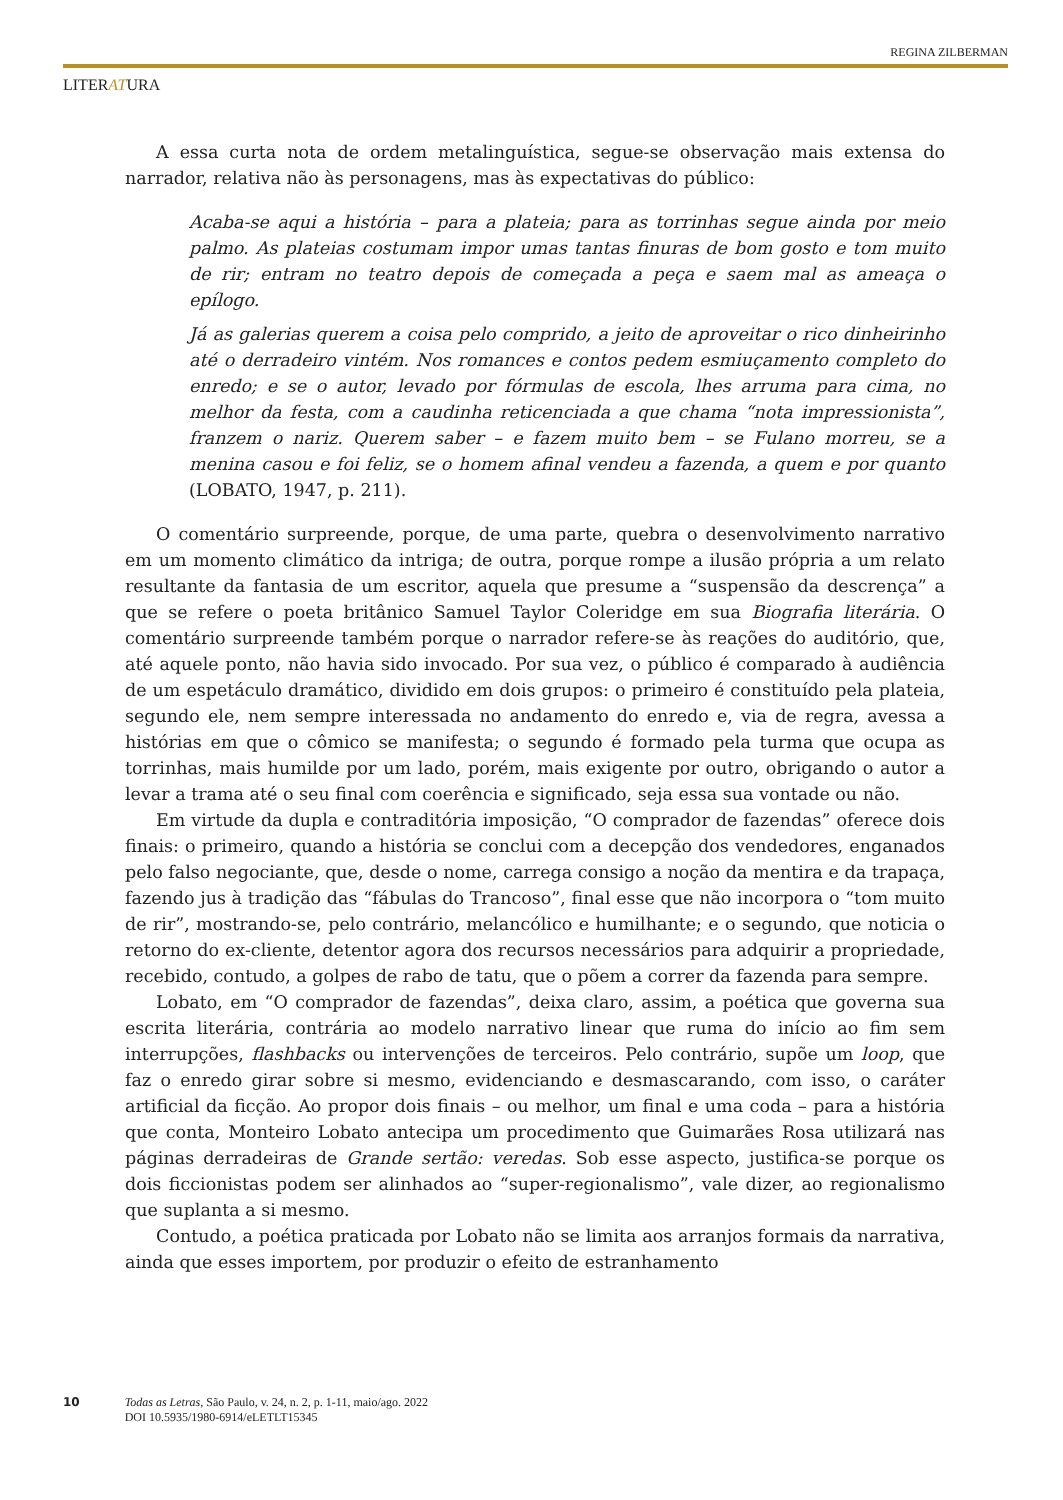REGINA ZILBERMAN
LITERATURA
A essa curta nota de ordem metalinguística, segue-se observação mais extensa do narrador, relativa não às personagens, mas às expectativas do público:
Acaba-se aqui a história – para a plateia; para as torrinhas segue ainda por meio palmo. As plateias costumam impor umas tantas finuras de bom gosto e tom muito de rir; entram no teatro depois de começada a peça e saem mal as ameaça o epílogo.
Já as galerias querem a coisa pelo comprido, a jeito de aproveitar o rico dinheirinho até o derradeiro vintém. Nos romances e contos pedem esmiuçamento completo do enredo; e se o autor, levado por fórmulas de escola, lhes arruma para cima, no melhor da festa, com a caudinha reticenciada a que chama “nota impressionista”, franzem o nariz. Querem saber – e fazem muito bem – se Fulano morreu, se a menina casou e foi feliz, se o homem afinal vendeu a fazenda, a quem e por quanto (LOBATO, 1947, p. 211).
O comentário surpreende, porque, de uma parte, quebra o desenvolvimento narrativo em um momento climático da intriga; de outra, porque rompe a ilusão própria a um relato resultante da fantasia de um escritor, aquela que presume a “suspensão da descrença” a que se refere o poeta britânico Samuel Taylor Coleridge em sua Biografia literária. O comentário surpreende também porque o narrador refere-se às reações do auditório, que, até aquele ponto, não havia sido invocado. Por sua vez, o público é comparado à audiência de um espetáculo dramático, dividido em dois grupos: o primeiro é constituído pela plateia, segundo ele, nem sempre interessada no andamento do enredo e, via de regra, avessa a histórias em que o cômico se manifesta; o segundo é formado pela turma que ocupa as torrinhas, mais humilde por um lado, porém, mais exigente por outro, obrigando o autor a levar a trama até o seu final com coerência e significado, seja essa sua vontade ou não.
Em virtude da dupla e contraditória imposição, “O comprador de fazendas” oferece dois finais: o primeiro, quando a história se conclui com a decepção dos vendedores, enganados pelo falso negociante, que, desde o nome, carrega consigo a noção da mentira e da trapaça, fazendo jus à tradição das “fábulas do Trancoso”, final esse que não incorpora o “tom muito de rir”, mostrando-se, pelo contrário, melancólico e humilhante; e o segundo, que noticia o retorno do ex-cliente, detentor agora dos recursos necessários para adquirir a propriedade, recebido, contudo, a golpes de rabo de tatu, que o põem a correr da fazenda para sempre.
Lobato, em “O comprador de fazendas”, deixa claro, assim, a poética que governa sua escrita literária, contrária ao modelo narrativo linear que ruma do início ao fim sem interrupções, flashbacks ou intervenções de terceiros. Pelo contrário, supõe um loop, que faz o enredo girar sobre si mesmo, evidenciando e desmascarando, com isso, o caráter artificial da ficção. Ao propor dois finais – ou melhor, um final e uma coda – para a história que conta, Monteiro Lobato antecipa um procedimento que Guimarães Rosa utilizará nas páginas derradeiras de Grande sertão: veredas. Sob esse aspecto, justifica-se porque os dois ficcionistas podem ser alinhados ao “super-regionalismo”, vale dizer, ao regionalismo que suplanta a si mesmo.
Contudo, a poética praticada por Lobato não se limita aos arranjos formais da narrativa, ainda que esses importem, por produzir o efeito de estranhamento
10 Todas as Letras, São Paulo, v. 24, n. 2, p. 1-11, maio/ago. 2022
DOI 10.5935/1980-6914/eLETLT15345